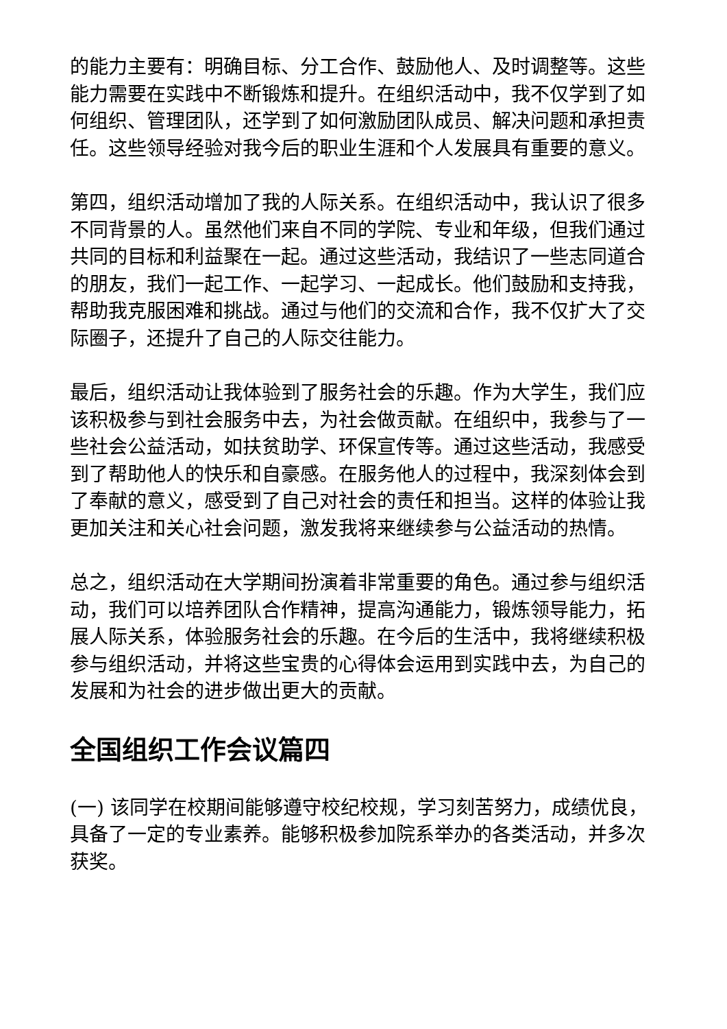的能力主要有：明确目标、分工合作、鼓励他人、及时调整等。这些能力需要在实践中不断锻炼和提升。在组织活动中，我不仅学到了如何组织、管理团队，还学到了如何激励团队成员、解决问题和承担责任。这些领导经验对我今后的职业生涯和个人发展具有重要的意义。
第四，组织活动增加了我的人际关系。在组织活动中，我认识了很多不同背景的人。虽然他们来自不同的学院、专业和年级，但我们通过共同的目标和利益聚在一起。通过这些活动，我结识了一些志同道合的朋友，我们一起工作、一起学习、一起成长。他们鼓励和支持我，帮助我克服困难和挑战。通过与他们的交流和合作，我不仅扩大了交际圈子，还提升了自己的人际交往能力。
最后，组织活动让我体验到了服务社会的乐趣。作为大学生，我们应该积极参与到社会服务中去，为社会做贡献。在组织中，我参与了一些社会公益活动，如扶贫助学、环保宣传等。通过这些活动，我感受到了帮助他人的快乐和自豪感。在服务他人的过程中，我深刻体会到了奉献的意义，感受到了自己对社会的责任和担当。这样的体验让我更加关注和关心社会问题，激发我将来继续参与公益活动的热情。
总之，组织活动在大学期间扮演着非常重要的角色。通过参与组织活动，我们可以培养团队合作精神，提高沟通能力，锻炼领导能力，拓展人际关系，体验服务社会的乐趣。在今后的生活中，我将继续积极参与组织活动，并将这些宝贵的心得体会运用到实践中去，为自己的发展和为社会的进步做出更大的贡献。
全国组织工作会议篇四
(一) 该同学在校期间能够遵守校纪校规，学习刻苦努力，成绩优良，具备了一定的专业素养。能够积极参加院系举办的各类活动，并多次获奖。